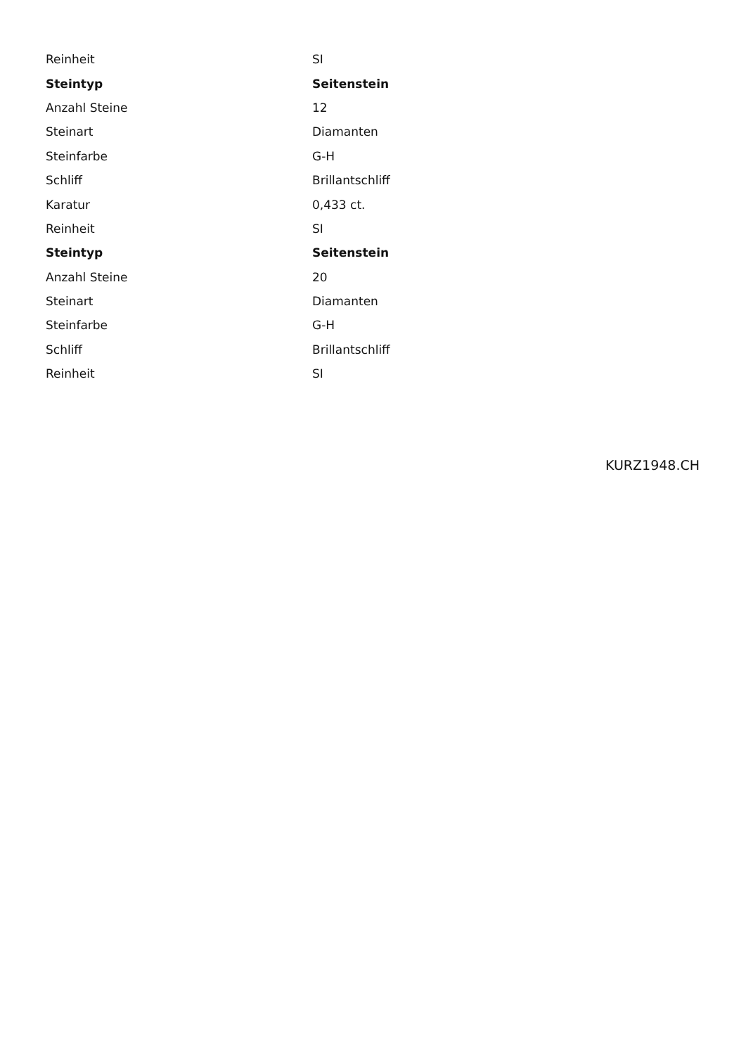| Reinheit | SI |
| Steintyp | Seitenstein |
| Anzahl Steine | 12 |
| Steinart | Diamanten |
| Steinfarbe | G-H |
| Schliff | Brillantschliff |
| Karatur | 0,433 ct. |
| Reinheit | SI |
| Steintyp | Seitenstein |
| Anzahl Steine | 20 |
| Steinart | Diamanten |
| Steinfarbe | G-H |
| Schliff | Brillantschliff |
| Reinheit | SI |
KURZ1948.CH